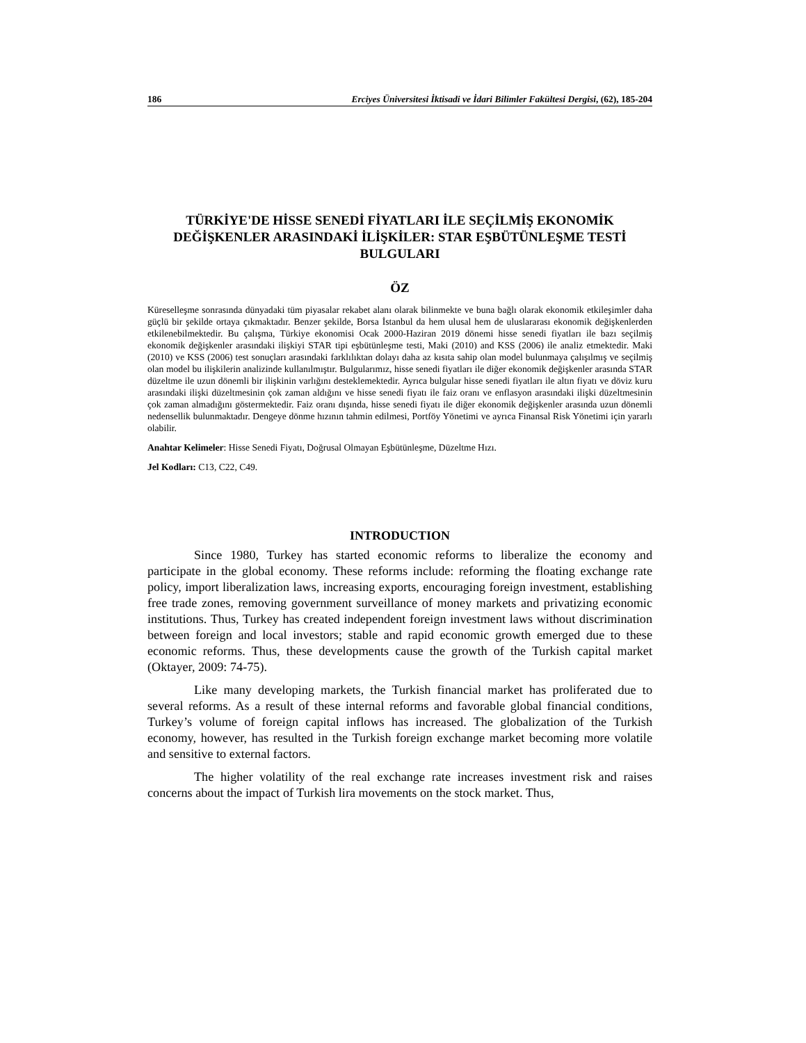186 Erciyes Üniversitesi İktisadi ve İdari Bilimler Fakültesi Dergisi, (62), 185-204
TÜRKİYE'DE HİSSE SENEDİ FİYATLARI İLE SEÇİLMİŞ EKONOMİK DEĞİŞKENLER ARASINDAKİ İLİŞKİLER: STAR EŞBÜTÜNLEŞME TESTİ BULGULARI
ÖZ
Küreselleşme sonrasında dünyadaki tüm piyasalar rekabet alanı olarak bilinmekte ve buna bağlı olarak ekonomik etkileşimler daha güçlü bir şekilde ortaya çıkmaktadır. Benzer şekilde, Borsa İstanbul da hem ulusal hem de uluslararası ekonomik değişkenlerden etkilenebilmektedir. Bu çalışma, Türkiye ekonomisi Ocak 2000-Haziran 2019 dönemi hisse senedi fiyatları ile bazı seçilmiş ekonomik değişkenler arasındaki ilişkiyi STAR tipi eşbütünleşme testi, Maki (2010) and KSS (2006) ile analiz etmektedir. Maki (2010) ve KSS (2006) test sonuçları arasındaki farklılıktan dolayı daha az kısıta sahip olan model bulunmaya çalışılmış ve seçilmiş olan model bu ilişkilerin analizinde kullanılmıştır. Bulgularımız, hisse senedi fiyatları ile diğer ekonomik değişkenler arasında STAR düzeltme ile uzun dönemli bir ilişkinin varlığını desteklemektedir. Ayrıca bulgular hisse senedi fiyatları ile altın fiyatı ve döviz kuru arasındaki ilişki düzeltmesinin çok zaman aldığını ve hisse senedi fiyatı ile faiz oranı ve enflasyon arasındaki ilişki düzeltmesinin çok zaman almadığını göstermektedir. Faiz oranı dışında, hisse senedi fiyatı ile diğer ekonomik değişkenler arasında uzun dönemli nedensellik bulunmaktadır. Dengeye dönme hızının tahmin edilmesi, Portföy Yönetimi ve ayrıca Finansal Risk Yönetimi için yararlı olabilir.
Anahtar Kelimeler: Hisse Senedi Fiyatı, Doğrusal Olmayan Eşbütünleşme, Düzeltme Hızı.
Jel Kodları: C13, C22, C49.
INTRODUCTION
Since 1980, Turkey has started economic reforms to liberalize the economy and participate in the global economy. These reforms include: reforming the floating exchange rate policy, import liberalization laws, increasing exports, encouraging foreign investment, establishing free trade zones, removing government surveillance of money markets and privatizing economic institutions. Thus, Turkey has created independent foreign investment laws without discrimination between foreign and local investors; stable and rapid economic growth emerged due to these economic reforms. Thus, these developments cause the growth of the Turkish capital market (Oktayer, 2009: 74-75).
Like many developing markets, the Turkish financial market has proliferated due to several reforms. As a result of these internal reforms and favorable global financial conditions, Turkey’s volume of foreign capital inflows has increased. The globalization of the Turkish economy, however, has resulted in the Turkish foreign exchange market becoming more volatile and sensitive to external factors.
The higher volatility of the real exchange rate increases investment risk and raises concerns about the impact of Turkish lira movements on the stock market. Thus,